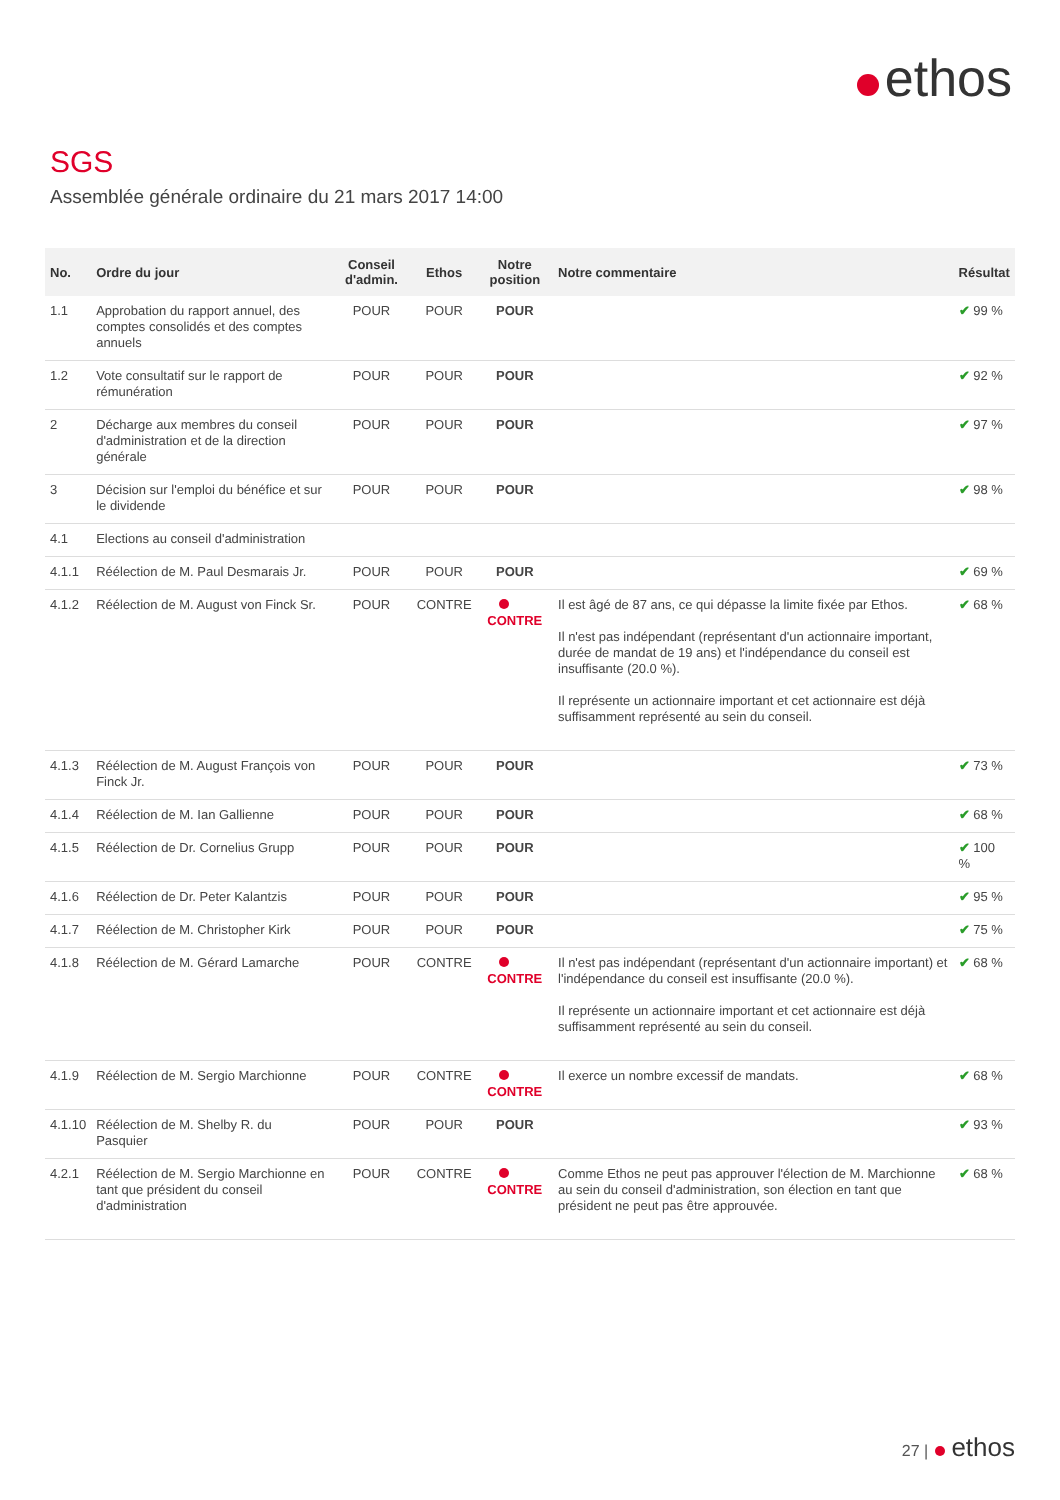ethos
SGS
Assemblée générale ordinaire du 21 mars 2017 14:00
| No. | Ordre du jour | Conseil d'admin. | Ethos | Notre position | Notre commentaire | Résultat |
| --- | --- | --- | --- | --- | --- | --- |
| 1.1 | Approbation du rapport annuel, des comptes consolidés et des comptes annuels | POUR | POUR | POUR | | ✔ 99 % |
| 1.2 | Vote consultatif sur le rapport de rémunération | POUR | POUR | POUR | | ✔ 92 % |
| 2 | Décharge aux membres du conseil d'administration et de la direction générale | POUR | POUR | POUR | | ✔ 97 % |
| 3 | Décision sur l'emploi du bénéfice et sur le dividende | POUR | POUR | POUR | | ✔ 98 % |
| 4.1 | Elections au conseil d'administration | | | | | |
| 4.1.1 | Réélection de M. Paul Desmarais Jr. | POUR | POUR | POUR | | ✔ 69 % |
| 4.1.2 | Réélection de M. August von Finck Sr. | POUR | CONTRE | CONTRE | Il est âgé de 87 ans, ce qui dépasse la limite fixée par Ethos. Il n'est pas indépendant (représentant d'un actionnaire important, durée de mandat de 19 ans) et l'indépendance du conseil est insuffisante (20.0 %). Il représente un actionnaire important et cet actionnaire est déjà suffisamment représenté au sein du conseil. | ✔ 68 % |
| 4.1.3 | Réélection de M. August François von Finck Jr. | POUR | POUR | POUR | | ✔ 73 % |
| 4.1.4 | Réélection de M. Ian Gallienne | POUR | POUR | POUR | | ✔ 68 % |
| 4.1.5 | Réélection de Dr. Cornelius Grupp | POUR | POUR | POUR | | ✔ 100 % |
| 4.1.6 | Réélection de Dr. Peter Kalantzis | POUR | POUR | POUR | | ✔ 95 % |
| 4.1.7 | Réélection de M. Christopher Kirk | POUR | POUR | POUR | | ✔ 75 % |
| 4.1.8 | Réélection de M. Gérard Lamarche | POUR | CONTRE | CONTRE | Il n'est pas indépendant (représentant d'un actionnaire important) et l'indépendance du conseil est insuffisante (20.0 %). Il représente un actionnaire important et cet actionnaire est déjà suffisamment représenté au sein du conseil. | ✔ 68 % |
| 4.1.9 | Réélection de M. Sergio Marchionne | POUR | CONTRE | CONTRE | Il exerce un nombre excessif de mandats. | ✔ 68 % |
| 4.1.10 | Réélection de M. Shelby R. du Pasquier | POUR | POUR | POUR | | ✔ 93 % |
| 4.2.1 | Réélection de M. Sergio Marchionne en tant que président du conseil d'administration | POUR | CONTRE | CONTRE | Comme Ethos ne peut pas approuver l'élection de M. Marchionne au sein du conseil d'administration, son élection en tant que président ne peut pas être approuvée. | ✔ 68 % |
27 | ethos